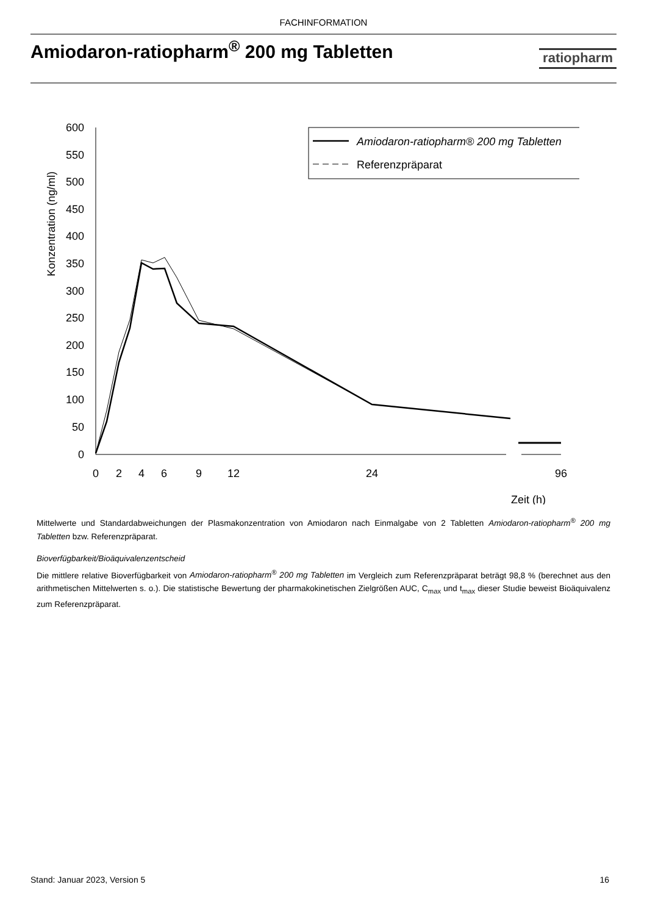FACHINFORMATION
Amiodaron-ratiopharm<sup>®</sup> 200 mg Tabletten
ratiopharm
600
550
500
450
400
350
300
250
200
150
100
50
0
Konzentration (ng/ml)
0
2
4
6
9
12
24
96
Zeit (h)
Amiodaron-ratiopharm® 200 mg Tabletten
Referenzpräparat
Mittelwerte und Standardabweichungen der Plasmakonzentration von Amiodaron nach Einmalgabe von 2 Tabletten Amiodaron-ratiopharm<sup>®</sup> 200 mg Tabletten bzw. Referenzpräparat.
Bioverfügbarkeit/Bioäquivalenzentscheid
Die mittlere relative Bioverfügbarkeit von Amiodaron-ratiopharm<sup>®</sup> 200 mg Tabletten im Vergleich zum Referenzpräparat beträgt 98,8 % (berechnet aus den arithmetischen Mittelwerten s. o.). Die statistische Bewertung der pharmakokinetischen Zielgrößen AUC, C<sub>max</sub> und t<sub>max</sub> dieser Studie beweist Bioäquivalenz zum Referenzpräparat.
Stand: Januar 2023, Version 5 16